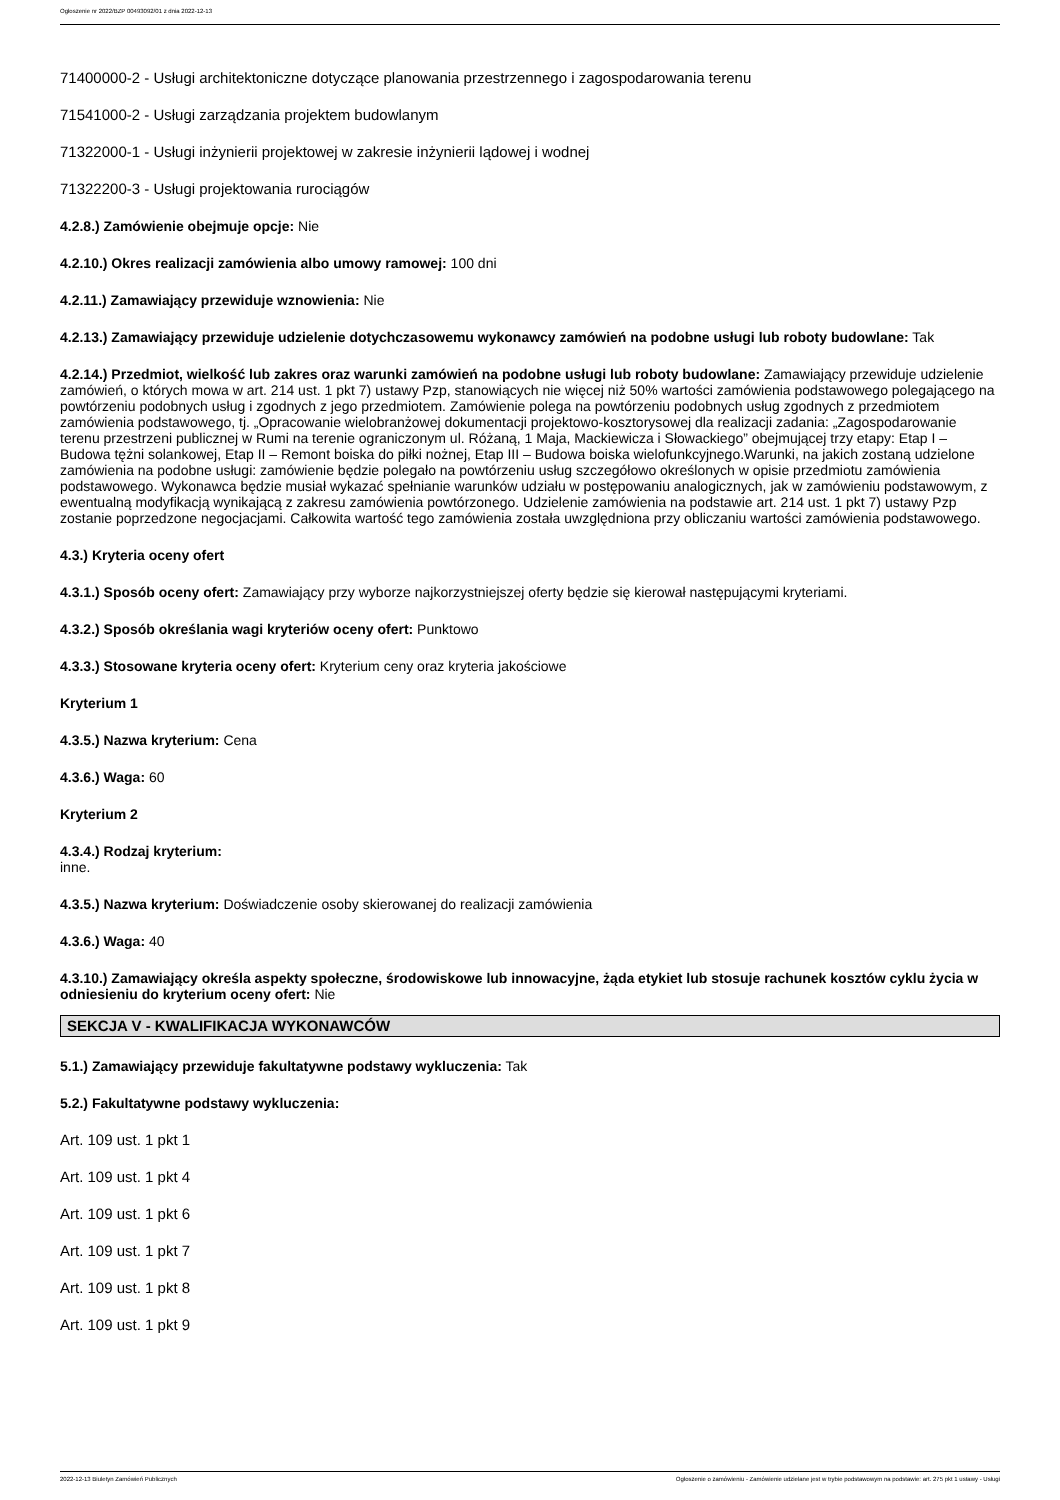Ogłoszenie nr 2022/BZP 00493092/01 z dnia 2022-12-13
71400000-2 - Usługi architektoniczne dotyczące planowania przestrzennego i zagospodarowania terenu
71541000-2 - Usługi zarządzania projektem budowlanym
71322000-1 - Usługi inżynierii projektowej w zakresie inżynierii lądowej i wodnej
71322200-3 - Usługi projektowania rurociągów
4.2.8.) Zamówienie obejmuje opcje: Nie
4.2.10.) Okres realizacji zamówienia albo umowy ramowej: 100 dni
4.2.11.) Zamawiający przewiduje wznowienia: Nie
4.2.13.) Zamawiający przewiduje udzielenie dotychczasowemu wykonawcy zamówień na podobne usługi lub roboty budowlane: Tak
4.2.14.) Przedmiot, wielkość lub zakres oraz warunki zamówień na podobne usługi lub roboty budowlane: Zamawiający przewiduje udzielenie zamówień, o których mowa w art. 214 ust. 1 pkt 7) ustawy Pzp, stanowiących nie więcej niż 50% wartości zamówienia podstawowego polegającego na powtórzeniu podobnych usług i zgodnych z jego przedmiotem. Zamówienie polega na powtórzeniu podobnych usług zgodnych z przedmiotem zamówienia podstawowego, tj. „Opracowanie wielobranżowej dokumentacji projektowo-kosztorysowej dla realizacji zadania: „Zagospodarowanie terenu przestrzeni publicznej w Rumi na terenie ograniczonym ul. Różaną, 1 Maja, Mackiewicza i Słowackiego” obejmującej trzy etapy: Etap I – Budowa tężni solankowej, Etap II – Remont boiska do piłki nożnej, Etap III – Budowa boiska wielofunkcyjnego.Warunki, na jakich zostaną udzielone zamówienia na podobne usługi: zamówienie będzie polegało na powtórzeniu usług szczegółowo określonych w opisie przedmiotu zamówienia podstawowego. Wykonawca będzie musiał wykazać spełnianie warunków udziału w postępowaniu analogicznych, jak w zamówieniu podstawowym, z ewentualną modyfikacją wynikającą z zakresu zamówienia powtórzonego. Udzielenie zamówienia na podstawie art. 214 ust. 1 pkt 7) ustawy Pzp zostanie poprzedzone negocjacjami. Całkowita wartość tego zamówienia została uwzględniona przy obliczaniu wartości zamówienia podstawowego.
4.3.) Kryteria oceny ofert
4.3.1.) Sposób oceny ofert: Zamawiający przy wyborze najkorzystniejszej oferty będzie się kierował następującymi kryteriami.
4.3.2.) Sposób określania wagi kryteriów oceny ofert: Punktowo
4.3.3.) Stosowane kryteria oceny ofert: Kryterium ceny oraz kryteria jakościowe
Kryterium 1
4.3.5.) Nazwa kryterium: Cena
4.3.6.) Waga: 60
Kryterium 2
4.3.4.) Rodzaj kryterium:
inne.
4.3.5.) Nazwa kryterium: Doświadczenie osoby skierowanej do realizacji zamówienia
4.3.6.) Waga: 40
4.3.10.) Zamawiający określa aspekty społeczne, środowiskowe lub innowacyjne, żąda etykiet lub stosuje rachunek kosztów cyklu życia w odniesieniu do kryterium oceny ofert: Nie
SEKCJA V - KWALIFIKACJA WYKONAWCÓW
5.1.) Zamawiający przewiduje fakultatywne podstawy wykluczenia: Tak
5.2.) Fakultatywne podstawy wykluczenia:
Art. 109 ust. 1 pkt 1
Art. 109 ust. 1 pkt 4
Art. 109 ust. 1 pkt 6
Art. 109 ust. 1 pkt 7
Art. 109 ust. 1 pkt 8
Art. 109 ust. 1 pkt 9
2022-12-13 Biuletyn Zamówień Publicznych Ogłoszenie o zamówieniu - Zamówienie udzielane jest w trybie podstawowym na podstawie: art. 275 pkt 1 ustawy - Usługi